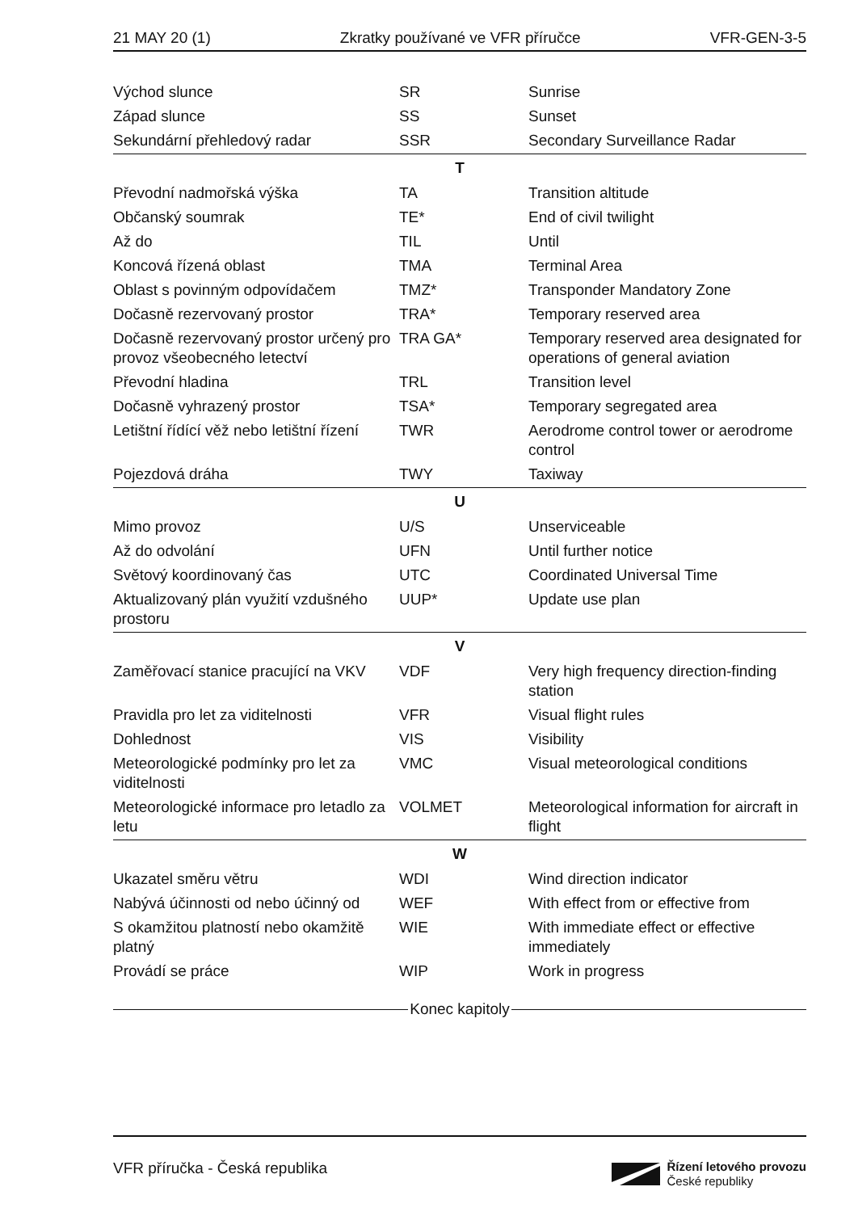21 MAY 20 (1) Zkratky používané ve VFR příručce VFR-GEN-3-5
| Východ slunce | SR | Sunrise |
| Západ slunce | SS | Sunset |
| Sekundární přehledový radar | SSR | Secondary Surveillance Radar |
| T | | |
| Převodní nadmořská výška | TA | Transition altitude |
| Občanský soumrak | TE* | End of civil twilight |
| Až do | TIL | Until |
| Koncová řízená oblast | TMA | Terminal Area |
| Oblast s povinným odpovídačem | TMZ* | Transponder Mandatory Zone |
| Dočasně rezervovaný prostor | TRA* | Temporary reserved area |
| Dočasně rezervovaný prostor určený pro provoz všeobecného letectví | TRA GA* | Temporary reserved area designated for operations of general aviation |
| Převodní hladina | TRL | Transition level |
| Dočasně vyhrazený prostor | TSA* | Temporary segregated area |
| Letištní řídící věž nebo letištní řízení | TWR | Aerodrome control tower or aerodrome control |
| Pojezdová dráha | TWY | Taxiway |
| U | | |
| Mimo provoz | U/S | Unserviceable |
| Až do odvolání | UFN | Until further notice |
| Světový koordinovaný čas | UTC | Coordinated Universal Time |
| Aktualizovaný plán využití vzdušného prostoru | UUP* | Update use plan |
| V | | |
| Zaměřovací stanice pracující na VKV | VDF | Very high frequency direction-finding station |
| Pravidla pro let za viditelnosti | VFR | Visual flight rules |
| Dohlednost | VIS | Visibility |
| Meteorologické podmínky pro let za viditelnosti | VMC | Visual meteorological conditions |
| Meteorologické informace pro letadlo za letu | VOLMET | Meteorological information for aircraft in flight |
| W | | |
| Ukazatel směru větru | WDI | Wind direction indicator |
| Nabývá účinnosti od nebo účinný od | WEF | With effect from or effective from |
| S okamžitou platností nebo okamžitě platný | WIE | With immediate effect or effective immediately |
| Provádí se práce | WIP | Work in progress |
Konec kapitoly
VFR příručka - Česká republika
Řízení letového provozu
České republiky